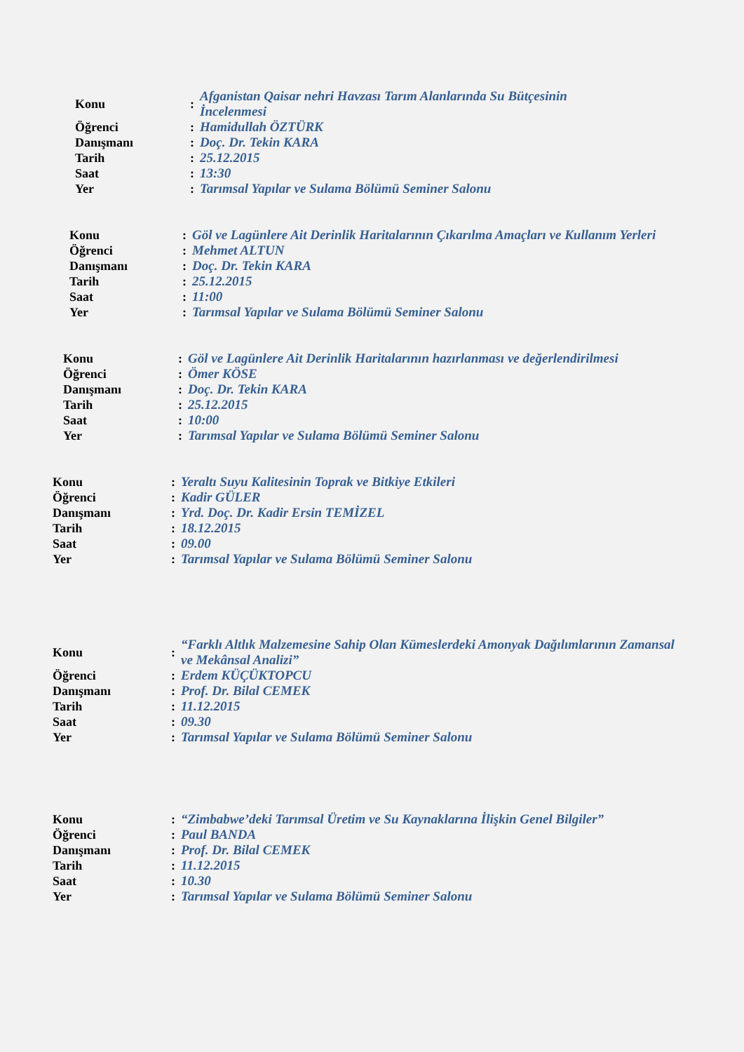| Konu | : | Afganistan Qaisar nehri Havzası Tarım Alanlarında Su Bütçesinin İncelenmesi |
| Öğrenci | : | Hamidullah ÖZTÜRK |
| Danışmanı | : | Doç. Dr. Tekin KARA |
| Tarih | : | 25.12.2015 |
| Saat | : | 13:30 |
| Yer | : | Tarımsal Yapılar ve Sulama Bölümü Seminer Salonu |
| Konu | : | Göl ve Lagünlere Ait Derinlik Haritalarının Çıkarılma Amaçları ve Kullanım Yerleri |
| Öğrenci | : | Mehmet ALTUN |
| Danışmanı | : | Doç. Dr. Tekin KARA |
| Tarih | : | 25.12.2015 |
| Saat | : | 11:00 |
| Yer | : | Tarımsal Yapılar ve Sulama Bölümü Seminer Salonu |
| Konu | : | Göl ve Lagünlere Ait Derinlik Haritalarının hazırlanması ve değerlendirilmesi |
| Öğrenci | : | Ömer KÖSE |
| Danışmanı | : | Doç. Dr. Tekin KARA |
| Tarih | : | 25.12.2015 |
| Saat | : | 10:00 |
| Yer | : | Tarımsal Yapılar ve Sulama Bölümü Seminer Salonu |
| Konu | : | Yeraltı Suyu Kalitesinin Toprak ve Bitkiye Etkileri |
| Öğrenci | : | Kadir GÜLER |
| Danışmanı | : | Yrd. Doç. Dr. Kadir Ersin TEMİZEL |
| Tarih | : | 18.12.2015 |
| Saat | : | 09.00 |
| Yer | : | Tarımsal Yapılar ve Sulama Bölümü Seminer Salonu |
| Konu | : | “Farklı Altlık Malzemesine Sahip Olan Kümeslerdeki Amonyak Dağılımlarının Zamansal ve Mekânsal Analizi” |
| Öğrenci | : | Erdem KÜÇÜKTOPCU |
| Danışmanı | : | Prof. Dr. Bilal CEMEK |
| Tarih | : | 11.12.2015 |
| Saat | : | 09.30 |
| Yer | : | Tarımsal Yapılar ve Sulama Bölümü Seminer Salonu |
| Konu | : | “Zimbabwe’deki Tarımsal Üretim ve Su Kaynaklarına İlişkin Genel Bilgiler” |
| Öğrenci | : | Paul BANDA |
| Danışmanı | : | Prof. Dr. Bilal CEMEK |
| Tarih | : | 11.12.2015 |
| Saat | : | 10.30 |
| Yer | : | Tarımsal Yapılar ve Sulama Bölümü Seminer Salonu |